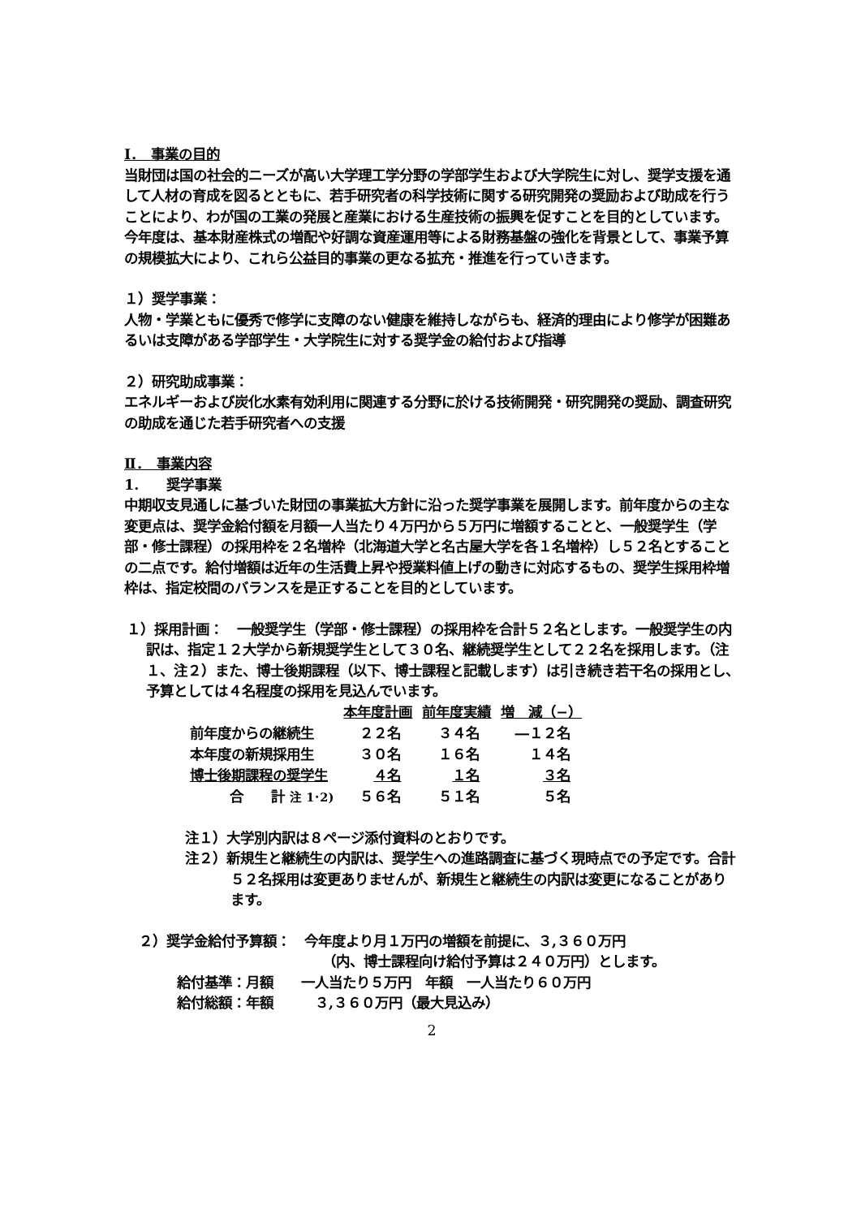Ⅰ．　事業の目的
当財団は国の社会的ニーズが高い大学理工学分野の学部学生および大学院生に対し、奨学支援を通して人材の育成を図るとともに、若手研究者の科学技術に関する研究開発の奨励および助成を行うことにより、わが国の工業の発展と産業における生産技術の振興を促すことを目的としています。
今年度は、基本財産株式の増配や好調な資産運用等による財務基盤の強化を背景として、事業予算の規模拡大により、これら公益目的事業の更なる拡充・推進を行っていきます。
１）奨学事業：
人物・学業ともに優秀で修学に支障のない健康を維持しながらも、経済的理由により修学が困難あるいは支障がある学部学生・大学院生に対する奨学金の給付および指導
２）研究助成事業：
エネルギーおよび炭化水素有効利用に関連する分野に於ける技術開発・研究開発の奨励、調査研究の助成を通じた若手研究者への支援
Ⅱ．　事業内容
1.　　奨学事業
中期収支見通しに基づいた財団の事業拡大方針に沿った奨学事業を展開します。前年度からの主な変更点は、奨学金給付額を月額一人当たり４万円から５万円に増額することと、一般奨学生（学部・修士課程）の採用枠を２名増枠（北海道大学と名古屋大学を各１名増枠）し５２名とすることの二点です。給付増額は近年の生活費上昇や授業料値上げの動きに対応するもの、奨学生採用枠増枠は、指定校間のバランスを是正することを目的としています。
１）採用計画：　一般奨学生（学部・修士課程）の採用枠を合計５２名とします。一般奨学生の内訳は、指定１２大学から新規奨学生として３０名、継続奨学生として２２名を採用します。（注１、注２）また、博士後期課程（以下、博士課程と記載します）は引き続き若干名の採用とし、予算としては４名程度の採用を見込んでいます。
| | 本年度計画 | 前年度実績 | 増 減（−） |
| 前年度からの継続生 | ２２名 | ３４名 | ―１２名 |
| 本年度の新規採用生 | ３０名 | １６名 | １４名 |
| 博士後期課程の奨学生 | ４名 | １名 | ３名 |
| 合 計 注 1･2) | ５６名 | ５１名 | ５名 |
注１）大学別内訳は８ページ添付資料のとおりです。
注２）新規生と継続生の内訳は、奨学生への進路調査に基づく現時点での予定です。合計５２名採用は変更ありませんが、新規生と継続生の内訳は変更になることがあります。
２）奨学金給付予算額：　今年度より月１万円の増額を前提に、３,３６０万円
（内、博士課程向け給付予算は２４０万円）とします。
給付基準：月額　　一人当たり５万円　年額　一人当たり６０万円
給付総額：年額　　　３,３６０万円（最大見込み）
2